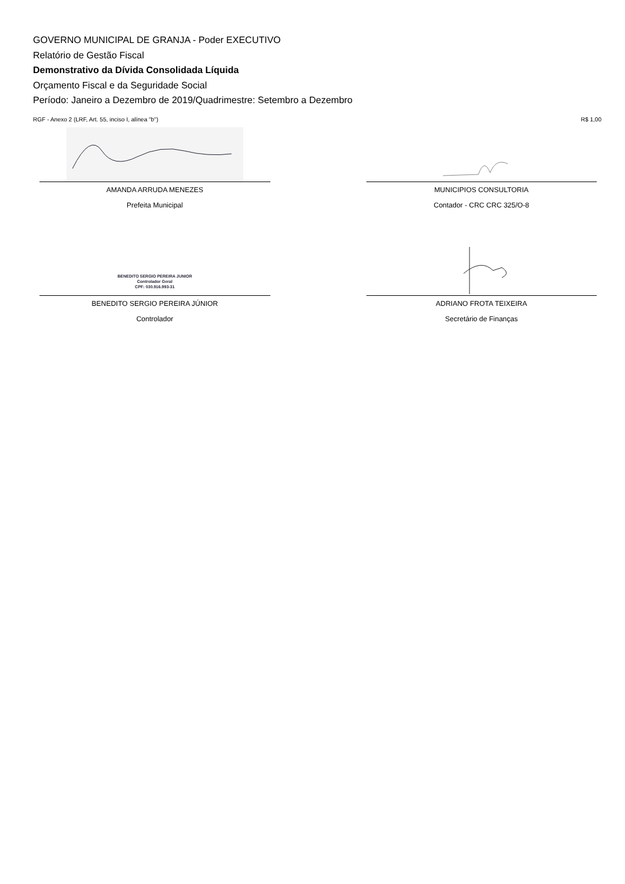GOVERNO MUNICIPAL DE GRANJA - Poder EXECUTIVO
Relatório de Gestão Fiscal
Demonstrativo da Dívida Consolidada Líquida
Orçamento Fiscal e da Seguridade Social
Período: Janeiro a Dezembro de 2019/Quadrimestre: Setembro a Dezembro
RGF - Anexo 2 (LRF, Art. 55, inciso I, alínea "b") R$ 1,00
AMANDA ARRUDA MENEZES
Prefeita Municipal
MUNICIPIOS CONSULTORIA
Contador - CRC CRC 325/O-8
BENEDITO SERGIO PEREIRA JUNIOR
Controlador Geral
CPF: 030.916.993-31
BENEDITO SERGIO PEREIRA JÚNIOR
Controlador
ADRIANO FROTA TEIXEIRA
Secretário de Finanças